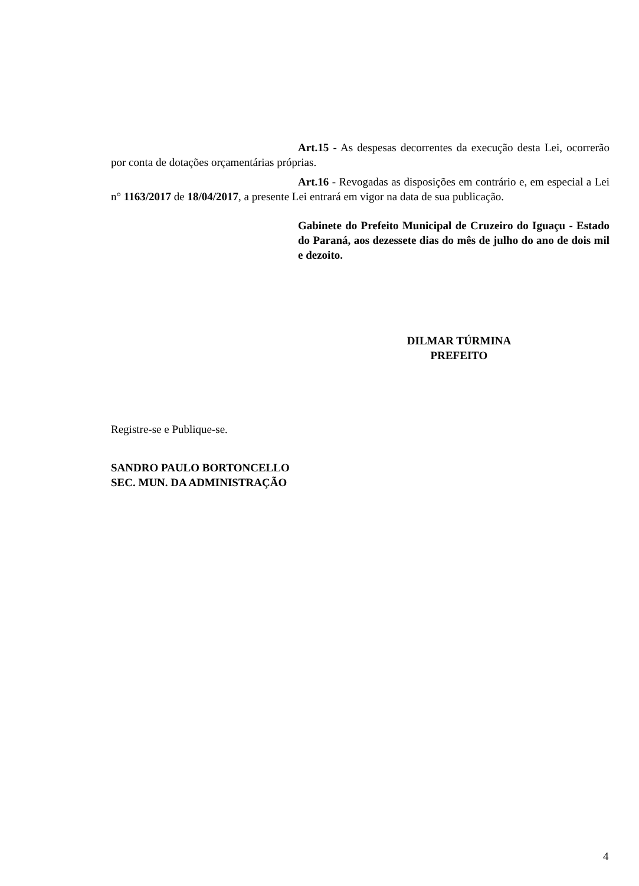Art.15 - As despesas decorrentes da execução desta Lei, ocorrerão por conta de dotações orçamentárias próprias.
Art.16 - Revogadas as disposições em contrário e, em especial a Lei n° 1163/2017 de 18/04/2017, a presente Lei entrará em vigor na data de sua publicação.
Gabinete do Prefeito Municipal de Cruzeiro do Iguaçu - Estado do Paraná, aos dezessete dias do mês de julho do ano de dois mil e dezoito.
DILMAR TÚRMINA
PREFEITO
Registre-se e Publique-se.
SANDRO PAULO BORTONCELLO
SEC. MUN. DA ADMINISTRAÇÃO
4